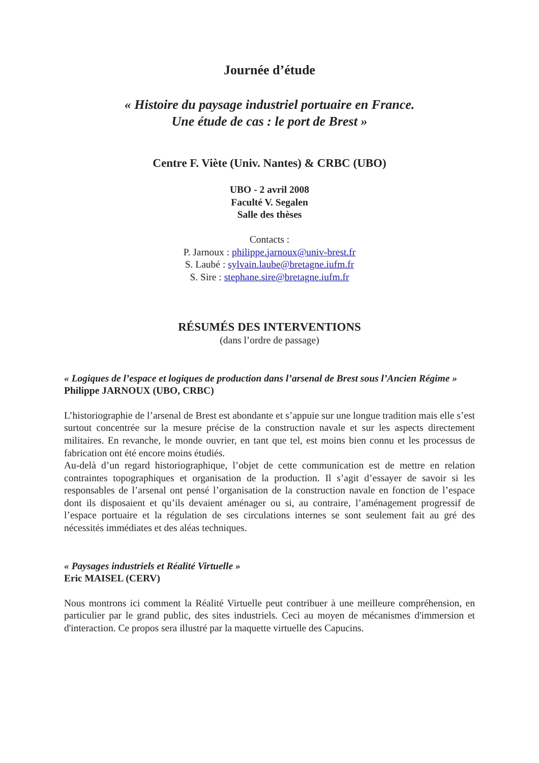Journée d’étude
« Histoire du paysage industriel portuaire en France.
Une étude de cas : le port de Brest »
Centre F. Viète (Univ. Nantes) & CRBC (UBO)
UBO - 2 avril 2008
Faculté V. Segalen
Salle des thèses
Contacts :
P. Jarnoux : philippe.jarnoux@univ-brest.fr
S. Laubé : sylvain.laube@bretagne.iufm.fr
S. Sire : stephane.sire@bretagne.iufm.fr
RÉSUMÉS DES INTERVENTIONS
(dans l’ordre de passage)
« Logiques de l’espace et logiques de production dans l’arsenal de Brest sous l’Ancien Régime »
Philippe JARNOUX (UBO, CRBC)
L’historiographie de l’arsenal de Brest est abondante et s’appuie sur une longue tradition mais elle s’est surtout concentrée sur la mesure précise de la construction navale et sur les aspects directement militaires. En revanche, le monde ouvrier, en tant que tel, est moins bien connu et les processus de fabrication ont été encore moins étudiés.
Au-delà d’un regard historiographique, l’objet de cette communication est de mettre en relation contraintes topographiques et organisation de la production. Il s’agit d’essayer de savoir si les responsables de l’arsenal ont pensé l’organisation de la construction navale en fonction de l’espace dont ils disposaient et qu’ils devaient aménager ou si, au contraire, l’aménagement progressif de l’espace portuaire et la régulation de ses circulations internes se sont seulement fait au gré des nécessités immédiates et des aléas techniques.
« Paysages industriels et Réalité Virtuelle »
Eric MAISEL (CERV)
Nous montrons ici comment la Réalité Virtuelle peut contribuer à une meilleure compréhension, en particulier par le grand public, des sites industriels. Ceci au moyen de mécanismes d'immersion et d'interaction. Ce propos sera illustré par la maquette virtuelle des Capucins.